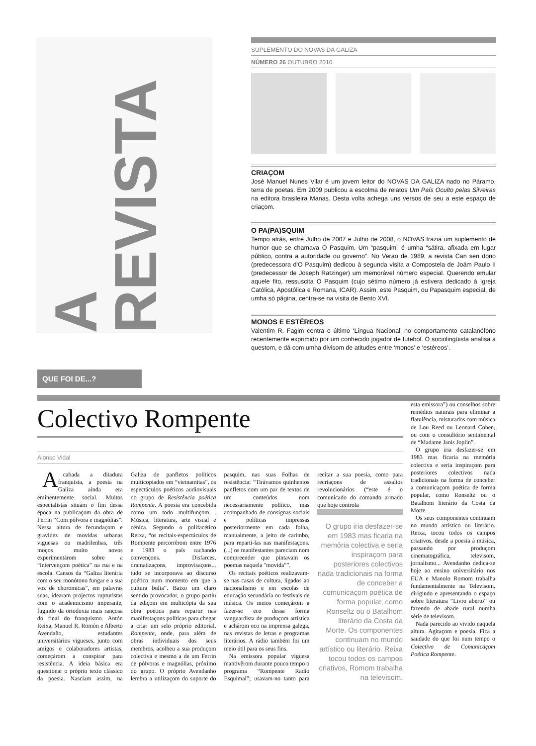A REVISTA
SUPLEMENTO DO NOVAS DA GALIZA
NÚMERO 26 OUTUBRO 2010
CRIAÇOM
José Manuel Nunes Vilar é um jovem leitor do NOVAS DA GALIZA nado no Páramo, terra de poetas. Em 2009 publicou a escolma de relatos Um País Oculto pelas Silveiras na editora brasileira Manas. Desta volta achega uns versos de seu a este espaço de criaçom.
O PA(PA)SQUIM
Tempo atrás, entre Julho de 2007 e Julho de 2008, o NOVAS trazia um suplemento de humor que se chamava O Pasquim. Um “pasquim” é umha “sátira, afixada em lugar público, contra a autoridade ou governo”. No Verao de 1989, a revista Can sen dono (predecessora d'O Pasquim) dedicou à segunda visita a Compostela de Joám Paulo II (predecessor de Joseph Ratzinger) um memorável número especial. Querendo emular aquele fito, ressuscita O Pasquim (cujo sétimo número já estivera dedicado à Igreja Católica, Apostólica e Romana, ICAR). Assim, este Pasquim, ou Papasquim especial, de umha só página, centra-se na visita de Bento XVI.
MONOS E ESTÉREOS
Valentim R. Fagim centra o último ‘Língua Nacional’ no comportamento catalanófono recentemente exprimido por um conhecido jogador de futebol. O sociolingüista analisa a questom, e dá com umha divisom de atitudes entre ‘monos’ e ‘estéreos’.
QUE FOI DE...?
Colectivo Rompente
Alonso Vidal
Acabada a ditadura franquista, a poesia na Galiza ainda era eminentemente social. Muitos especialistas situam o fim dessa época na publicaçom da obra de Ferrin “Com pólvora e magnólias”. Nessa altura de fecundaçom e gravidez de movidas urbanas viguesas ou madrilenhas, três moços muito novos experimentárom sobre a “intervençom poética” na rua e na escola. Cansos da “Galiza literária com o seu monótono fungar e a sua voz de choromicas”, em palavras suas, idearam projectos rupturistas com o academicismo imperante, fugindo da ortodoxia mais rançosa do final do franquismo. Antón Reixa, Manuel R. Romón e Alberto Avendaño, estudantes universitários vigueses, junto com amigos e colaboradores artistas, começárom a conspirar para resistência. A ideia básica era questionar o próprio texto clássico da poesia. Nasciam assim, na Galiza de panfletos políticos multicopiados em “vietnamitas”, os espectáculos poéticos audiovisuais do grupo de Resistência poética Rompente. A poesia era concebida como um todo multifunçom . Música, literatura, arte visual e cénica. Segundo o polifacético Reixa, “os recitais-espectáculos de Rompente percorrêrom entre 1976 e 1983 o país rachando convençons. Disfarces, dramatizaçons, improvisaçons... tudo se incorporava ao discurso poético num momento em que a cultura bulia”. Baixo um claro sentido provocador, o grupo partiu da ediçom em multicópia da sua obra poética para repartir nas manifestaçons políticas para chegar a criar um selo próprio editorial, Rompente, onde, para além de obras individuais dos seus membros, acolheu a sua produçom colectiva e mesmo a de um Ferrin de pólvoras e magnólias, próximo do grupo. O próprio Avendanho lembra a utilizaçom do suporte do pasquim, nas suas Folhas de resistência: “Tirávamos quinhentos panfletos com um par de textos de um conteúdos nom necessariamente político, mas acompanhado de consignas sociais e políticas impressas posteriormente em cada folha, manualmente, a jeito de carimbo, para reparti-las nas manifestaçons.(...) os manifestantes pareciam nom compreender que pintavam os poemas naquela "movida"”.
Os recitais poéticos realizavam-se nas casas de cultura, ligados ao nacionalismo e em escolas de educaçäo secundária ou festivais de música. Os meios começárom a fazer-se eco dessa forma vanguardista de produçom artística e achárom eco na imprensa galega, nas revistas de letras e programas literários. A rádio também foi um meio útil para os seus fins.
Na emissora popular viguesa mantivêrom durante pouco tempo o programa “Rompente Radio Esquimal”; usavam-no tanto para recitar a sua poesia, como para recriaçons de assaltos revolucionários (“este é o comunicado do comando armado que hoje controla
O grupo iria desfazer-se em 1983 mas ficaria na memória colectiva e seria inspiraçom para posteriores colectivos nada tradicionais na forma de conceber a comunicaçom poética de forma popular, como Ronseltz ou o Batalhom literário da Costa da Morte. Os componentes continuam no mundo artístico ou literário. Reixa tocou todos os campos criativos, Romom trabalha na televisom.
esta emissora”) ou conselhos sobre remédios naturais para eliminar a flatulência, misturados com música de Lou Reed ou Leonard Cohen, ou com o consultório sentimental de “Madame Janis Joplin”.
O grupo iria desfazer-se em 1983 mas ficaria na memória colectiva e seria inspiraçom para posteriores colectivos nada tradicionais na forma de conceber a comunicaçom poética de forma popular, como Ronseltz ou o Batalhom literário da Costa da Morte.
Os seus componentes continuam no mundo artístico ou literário. Reixa, tocou todos os campos criativos, desde a poesia à música, passando por produçom cinematográfica, televisom, jornalismo... Avendanho dedica-se hoje ao ensino universitário nos EUA e Manolo Romom trabalha fundamentalmente na Televisom, dirigindo e apresentando o espaço sobre literatura “Livro aberto” ou fazendo de abade rural numha série de televisom.
Nada parecido ao vivido naquela altura. Agitaçom e poesia. Fica a saudade do que foi num tempo o Colectivo de Comunicaçom Poética Rompente.